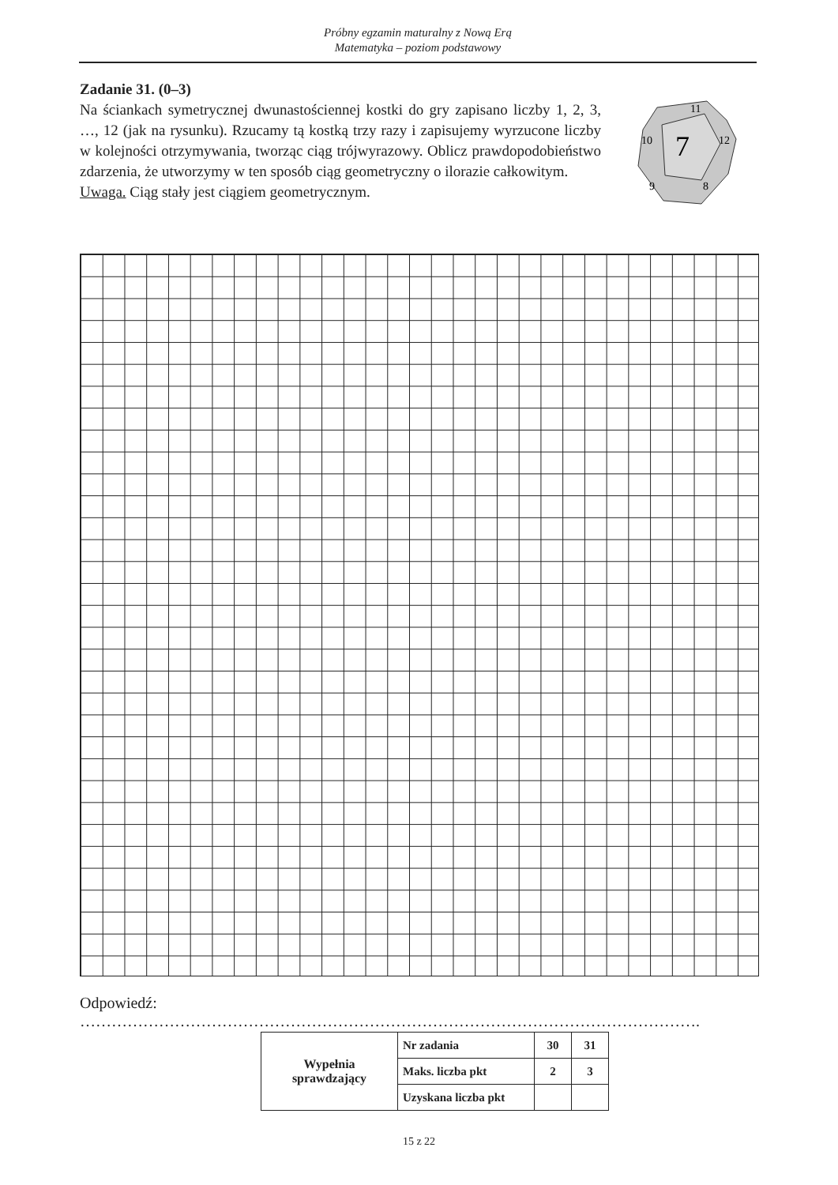Próbny egzamin maturalny z Nową Erą
Matematyka – poziom podstawowy
Zadanie 31. (0–3)
Na ściankach symetrycznej dwunastościennej kostki do gry zapisano liczby 1, 2, 3, …, 12 (jak na rysunku). Rzucamy tą kostką trzy razy i zapisujemy wyrzucone liczby w kolejności otrzymywania, tworząc ciąg trójwyrazowy. Oblicz prawdopodobieństwo zdarzenia, że utworzymy w ten sposób ciąg geometryczny o ilorazie całkowitym.
Uwaga. Ciąg stały jest ciągiem geometrycznym.
7
11
12
10
9
8
Odpowiedź: ……………………………………………………………………………………………………….
| Wypełnia sprawdzający | Nr zadania | 30 | 31 |
| | Maks. liczba pkt | 2 | 3 |
| | Uzyskana liczba pkt | | |
15 z 22